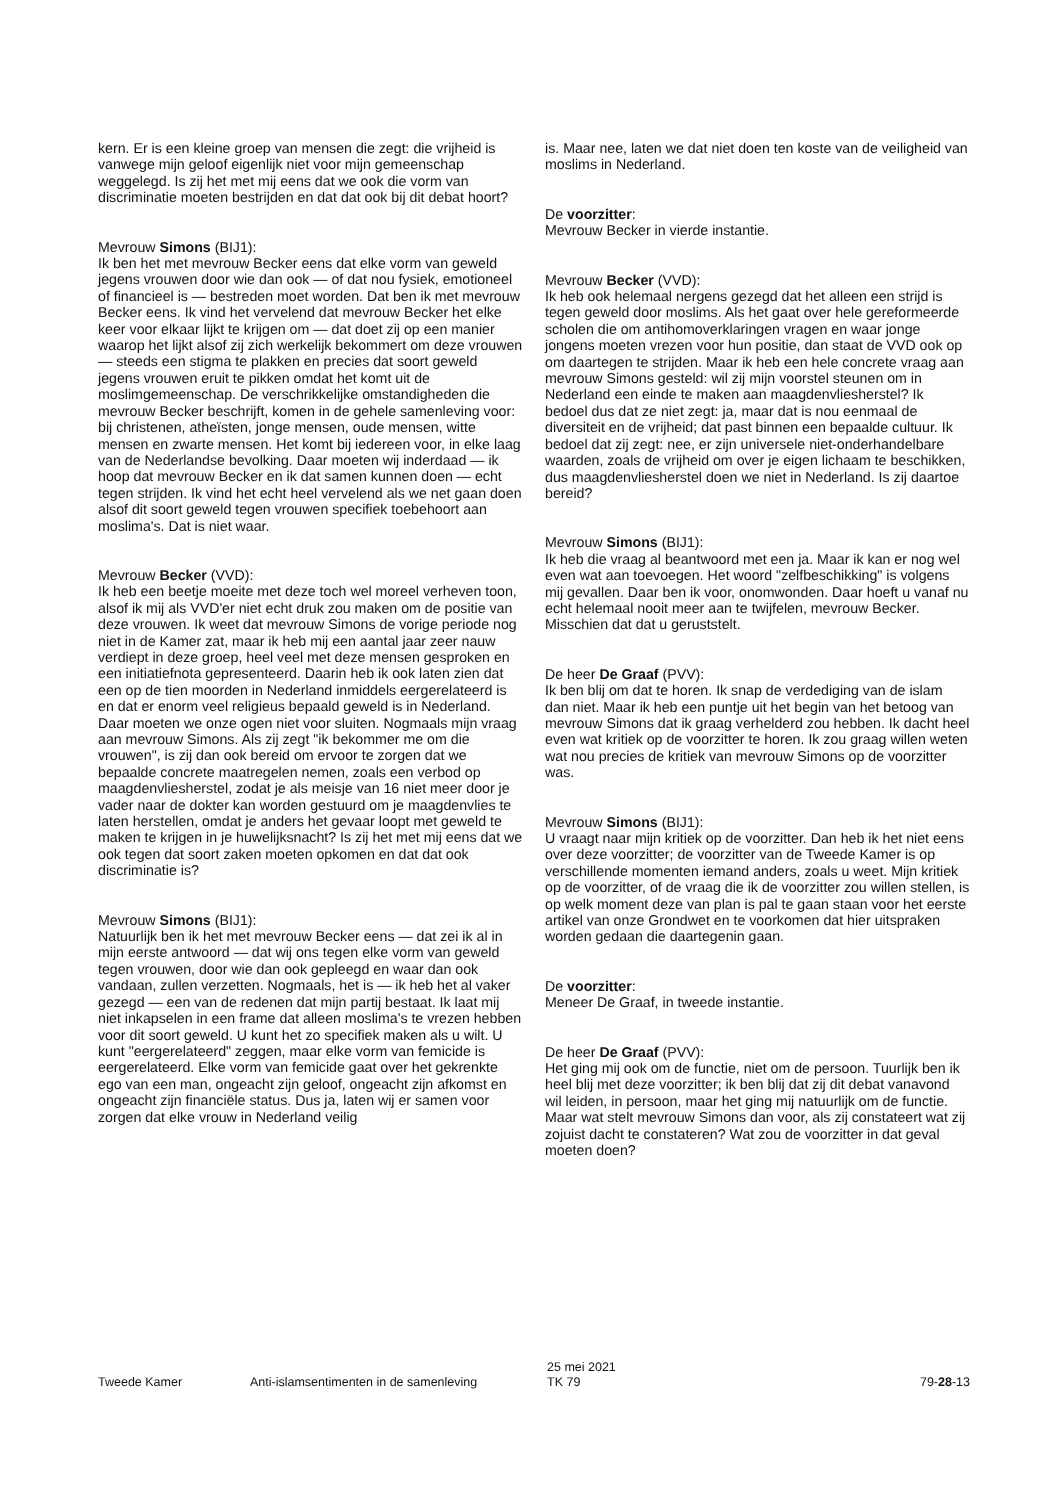kern. Er is een kleine groep van mensen die zegt: die vrijheid is vanwege mijn geloof eigenlijk niet voor mijn gemeenschap weggelegd. Is zij het met mij eens dat we ook die vorm van discriminatie moeten bestrijden en dat dat ook bij dit debat hoort?
Mevrouw Simons (BIJ1):
Ik ben het met mevrouw Becker eens dat elke vorm van geweld jegens vrouwen door wie dan ook — of dat nou fysiek, emotioneel of financieel is — bestreden moet worden. Dat ben ik met mevrouw Becker eens. Ik vind het vervelend dat mevrouw Becker het elke keer voor elkaar lijkt te krijgen om — dat doet zij op een manier waarop het lijkt alsof zij zich werkelijk bekommert om deze vrouwen — steeds een stigma te plakken en precies dat soort geweld jegens vrouwen eruit te pikken omdat het komt uit de moslimgemeenschap. De verschrikkelijke omstandigheden die mevrouw Becker beschrijft, komen in de gehele samenleving voor: bij christenen, atheïsten, jonge mensen, oude mensen, witte mensen en zwarte mensen. Het komt bij iedereen voor, in elke laag van de Nederlandse bevolking. Daar moeten wij inderdaad — ik hoop dat mevrouw Becker en ik dat samen kunnen doen — echt tegen strijden. Ik vind het echt heel vervelend als we net gaan doen alsof dit soort geweld tegen vrouwen specifiek toebehoort aan moslima's. Dat is niet waar.
Mevrouw Becker (VVD):
Ik heb een beetje moeite met deze toch wel moreel verheven toon, alsof ik mij als VVD'er niet echt druk zou maken om de positie van deze vrouwen. Ik weet dat mevrouw Simons de vorige periode nog niet in de Kamer zat, maar ik heb mij een aantal jaar zeer nauw verdiept in deze groep, heel veel met deze mensen gesproken en een initiatiefnota gepresenteerd. Daarin heb ik ook laten zien dat een op de tien moorden in Nederland inmiddels eergerelateerd is en dat er enorm veel religieus bepaald geweld is in Nederland. Daar moeten we onze ogen niet voor sluiten. Nogmaals mijn vraag aan mevrouw Simons. Als zij zegt "ik bekommer me om die vrouwen", is zij dan ook bereid om ervoor te zorgen dat we bepaalde concrete maatregelen nemen, zoals een verbod op maagdenvliesherstel, zodat je als meisje van 16 niet meer door je vader naar de dokter kan worden gestuurd om je maagdenvlies te laten herstellen, omdat je anders het gevaar loopt met geweld te maken te krijgen in je huwelijksnacht? Is zij het met mij eens dat we ook tegen dat soort zaken moeten opkomen en dat dat ook discriminatie is?
Mevrouw Simons (BIJ1):
Natuurlijk ben ik het met mevrouw Becker eens — dat zei ik al in mijn eerste antwoord — dat wij ons tegen elke vorm van geweld tegen vrouwen, door wie dan ook gepleegd en waar dan ook vandaan, zullen verzetten. Nogmaals, het is — ik heb het al vaker gezegd — een van de redenen dat mijn partij bestaat. Ik laat mij niet inkapselen in een frame dat alleen moslima's te vrezen hebben voor dit soort geweld. U kunt het zo specifiek maken als u wilt. U kunt "eergerelateerd" zeggen, maar elke vorm van femicide is eergerelateerd. Elke vorm van femicide gaat over het gekrenkte ego van een man, ongeacht zijn geloof, ongeacht zijn afkomst en ongeacht zijn financiële status. Dus ja, laten wij er samen voor zorgen dat elke vrouw in Nederland veilig
is. Maar nee, laten we dat niet doen ten koste van de veiligheid van moslims in Nederland.
De voorzitter:
Mevrouw Becker in vierde instantie.
Mevrouw Becker (VVD):
Ik heb ook helemaal nergens gezegd dat het alleen een strijd is tegen geweld door moslims. Als het gaat over hele gereformeerde scholen die om antihomoverklaringen vragen en waar jonge jongens moeten vrezen voor hun positie, dan staat de VVD ook op om daartegen te strijden. Maar ik heb een hele concrete vraag aan mevrouw Simons gesteld: wil zij mijn voorstel steunen om in Nederland een einde te maken aan maagdenvliesherstel? Ik bedoel dus dat ze niet zegt: ja, maar dat is nou eenmaal de diversiteit en de vrijheid; dat past binnen een bepaalde cultuur. Ik bedoel dat zij zegt: nee, er zijn universele niet-onderhandelbare waarden, zoals de vrijheid om over je eigen lichaam te beschikken, dus maagdenvliesherstel doen we niet in Nederland. Is zij daartoe bereid?
Mevrouw Simons (BIJ1):
Ik heb die vraag al beantwoord met een ja. Maar ik kan er nog wel even wat aan toevoegen. Het woord "zelfbeschikking" is volgens mij gevallen. Daar ben ik voor, onomwonden. Daar hoeft u vanaf nu echt helemaal nooit meer aan te twijfelen, mevrouw Becker. Misschien dat dat u geruststelt.
De heer De Graaf (PVV):
Ik ben blij om dat te horen. Ik snap de verdediging van de islam dan niet. Maar ik heb een puntje uit het begin van het betoog van mevrouw Simons dat ik graag verhelderd zou hebben. Ik dacht heel even wat kritiek op de voorzitter te horen. Ik zou graag willen weten wat nou precies de kritiek van mevrouw Simons op de voorzitter was.
Mevrouw Simons (BIJ1):
U vraagt naar mijn kritiek op de voorzitter. Dan heb ik het niet eens over deze voorzitter; de voorzitter van de Tweede Kamer is op verschillende momenten iemand anders, zoals u weet. Mijn kritiek op de voorzitter, of de vraag die ik de voorzitter zou willen stellen, is op welk moment deze van plan is pal te gaan staan voor het eerste artikel van onze Grondwet en te voorkomen dat hier uitspraken worden gedaan die daartegenin gaan.
De voorzitter:
Meneer De Graaf, in tweede instantie.
De heer De Graaf (PVV):
Het ging mij ook om de functie, niet om de persoon. Tuurlijk ben ik heel blij met deze voorzitter; ik ben blij dat zij dit debat vanavond wil leiden, in persoon, maar het ging mij natuurlijk om de functie. Maar wat stelt mevrouw Simons dan voor, als zij constateert wat zij zojuist dacht te constateren? Wat zou de voorzitter in dat geval moeten doen?
Tweede Kamer Anti-islamsentimenten in de samenleving
25 mei 2021
TK 79
79-28-13